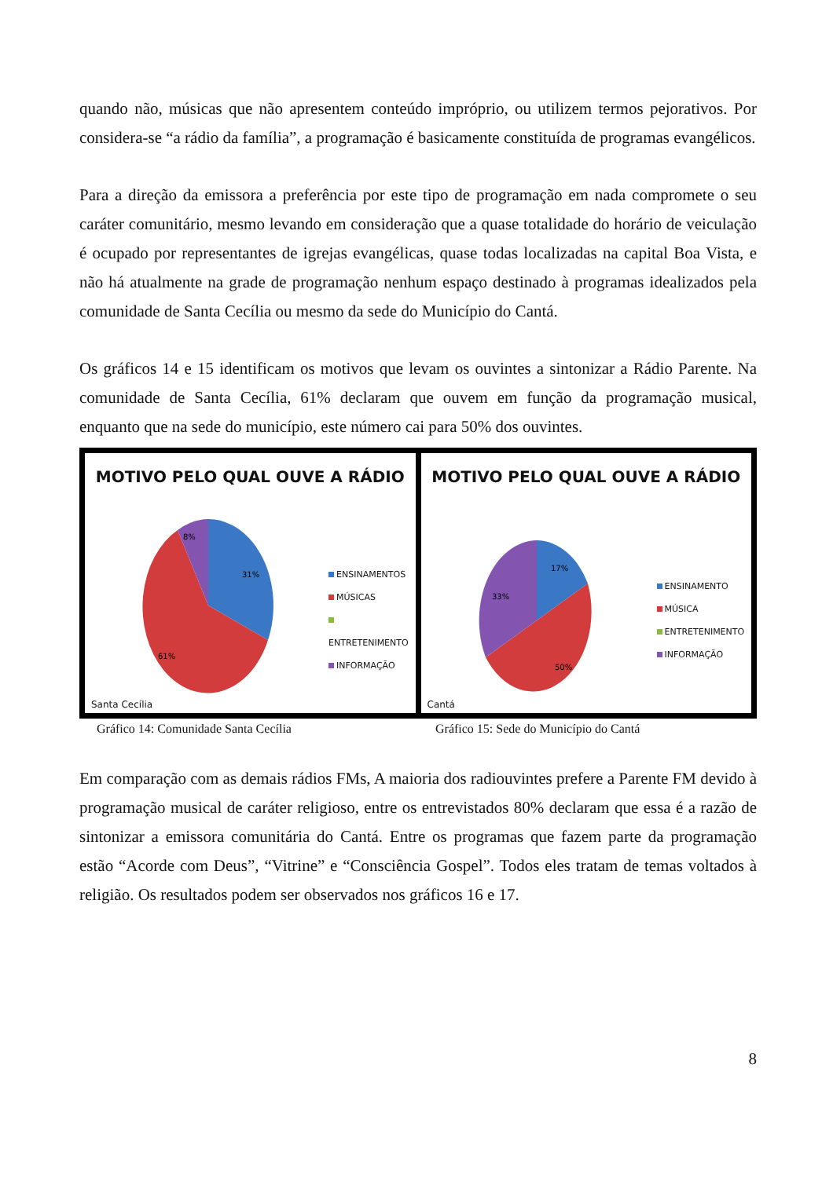quando não, músicas que não apresentem conteúdo impróprio, ou utilizem termos pejorativos. Por considera-se “a rádio da família”, a programação é basicamente constituída de programas evangélicos.
Para a direção da emissora a preferência por este tipo de programação em nada compromete o seu caráter comunitário, mesmo levando em consideração que a quase totalidade do horário de veiculação é ocupado por representantes de igrejas evangélicas, quase todas localizadas na capital Boa Vista, e não há atualmente na grade de programação nenhum espaço destinado à programas idealizados pela comunidade de Santa Cecília ou mesmo da sede do Município do Cantá.
Os gráficos 14 e 15 identificam os motivos que levam os ouvintes a sintonizar a Rádio Parente. Na comunidade de Santa Cecília, 61% declaram que ouvem em função da programação musical, enquanto que na sede do município, este número cai para 50% dos ouvintes.
31%
8%
61%
MOTIVO PELO QUAL OUVE A RÁDIO
ENSINAMENTOS
MÚSICAS
ENTRETENIMENTO
INFORMAÇÃO
Santa Cecília
17%
33%
50%
MOTIVO PELO QUAL OUVE A RÁDIO
ENSINAMENTO
MÚSICA
ENTRETENIMENTO
INFORMAÇÃO
Cantá
Gráfico 14: Comunidade Santa Cecília
Gráfico 15: Sede do Município do Cantá
Em comparação com as demais rádios FMs, A maioria dos radiouvintes prefere a Parente FM devido à programação musical de caráter religioso, entre os entrevistados 80% declaram que essa é a razão de sintonizar a emissora comunitária do Cantá. Entre os programas que fazem parte da programação estão “Acorde com Deus”, “Vitrine” e “Consciência Gospel”. Todos eles tratam de temas voltados à religião. Os resultados podem ser observados nos gráficos 16 e 17.
8